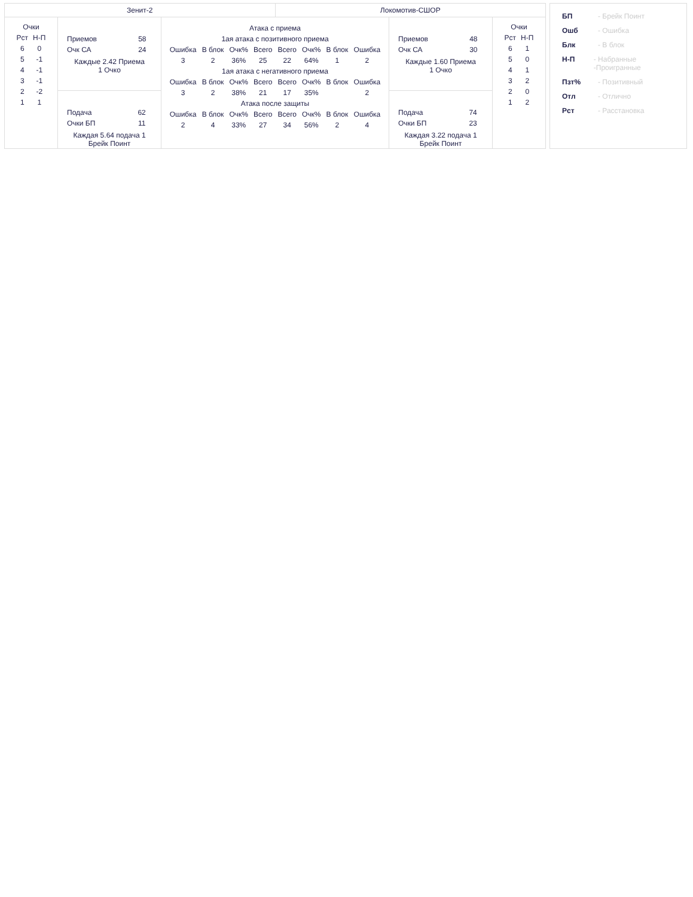| Зенит-2 | | | Локомотив-СШОР | | |
| / Очки / / / --- / --- / / Рст / Н-П / / 6 / 0 / / 5 / -1 / / 4 / -1 / / 3 / -1 / / 2 / -2 / / 1 / 1 / | / Приемов / 58 / / Очк СА / 24 / Каждые 2.42 Приема 1 Очко | / Атака с приема / / / / / / / / / --- / --- / --- / --- / --- / --- / --- / --- / / 1ая атака с позитивного приема / / / / / / / / / Ошибка / В блок / Очк% / Всего / Всего / Очк% / В блок / Ошибка / / 3 / 2 / 36% / 25 / 22 / 64% / 1 / 2 / / 1ая атака с негативного приема / / / / / / / / / Ошибка / В блок / Очк% / Всего / Всего / Очк% / В блок / Ошибка / / 3 / 2 / 38% / 21 / 17 / 35% / / 2 / / Атака после защиты / / / / / / / / / Ошибка / В блок / Очк% / Всего / Всего / Очк% / В блок / Ошибка / / 2 / 4 / 33% / 27 / 34 / 56% / 2 / 4 / | | / Приемов / 48 / / Очк СА / 30 / Каждые 1.60 Приема 1 Очко | / Очки / / / --- / --- / / Рст / Н-П / / 6 / 1 / / 5 / 0 / / 4 / 1 / / 3 / 2 / / 2 / 0 / / 1 / 2 / |
| | / Подача / 62 / / Очки БП / 11 / Каждая 5.64 подача 1 Брейк Поинт | | | / Подача / 74 / / Очки БП / 23 / Каждая 3.22 подача 1 Брейк Поинт | |
БП - Брейк Поинт
Ошб - Ошибка
Блк - В блок
Н-П - Набранные -Проигранные
Пзт% - Позитивный
Отл - Отлично
Рст - Расстановка